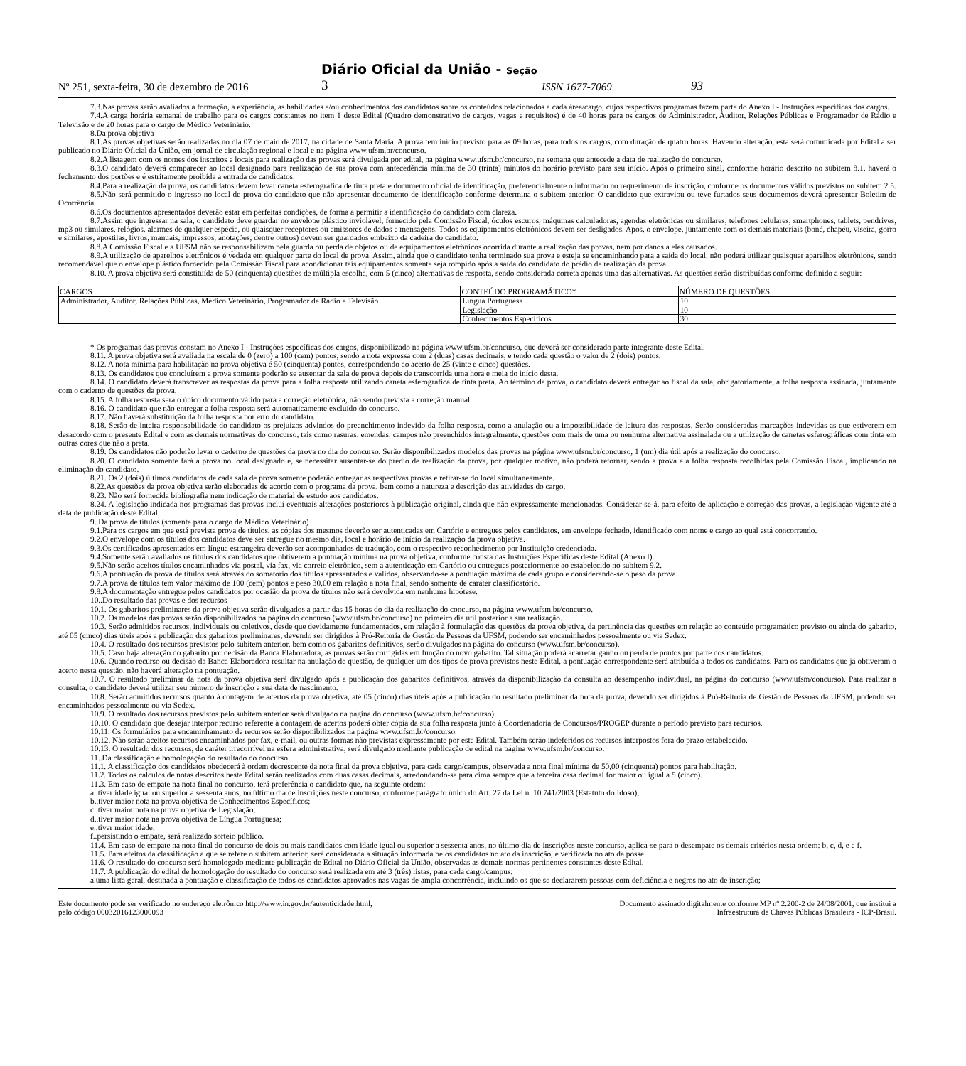Nº 251, sexta-feira, 30 de dezembro de 2016
Diário Oficial da União - Seção 3
ISSN 1677-7069
93
7.3.Nas provas serão avaliados a formação, a experiência, as habilidades e/ou conhecimentos dos candidatos sobre os conteúdos relacionados a cada área/cargo, cujos respectivos programas fazem parte do Anexo I - Instruções específicas dos cargos.
7.4.A carga horária semanal de trabalho para os cargos constantes no item 1 deste Edital (Quadro demonstrativo de cargos, vagas e requisitos) é de 40 horas para os cargos de Administrador, Auditor, Relações Públicas e Programador de Rádio e Televisão e de 20 horas para o cargo de Médico Veterinário.
8.Da prova objetiva
8.1.As provas objetivas serão realizadas no dia 07 de maio de 2017, na cidade de Santa Maria. A prova tem início previsto para as 09 horas, para todos os cargos, com duração de quatro horas. Havendo alteração, esta será comunicada por Edital a ser publicado no Diário Oficial da União, em jornal de circulação regional e local e na página www.ufsm.br/concurso.
8.2.A listagem com os nomes dos inscritos e locais para realização das provas será divulgada por edital, na página www.ufsm.br/concurso, na semana que antecede a data de realização do concurso.
8.3.O candidato deverá comparecer ao local designado para realização de sua prova com antecedência mínima de 30 (trinta) minutos do horário previsto para seu início. Após o primeiro sinal, conforme horário descrito no subitem 8.1, haverá o fechamento dos portões e é estritamente proibida a entrada de candidatos.
8.4.Para a realização da prova, os candidatos devem levar caneta esferográfica de tinta preta e documento oficial de identificação, preferencialmente o informado no requerimento de inscrição, conforme os documentos válidos previstos no subitem 2.5.
8.5.Não será permitido o ingresso no local de prova do candidato que não apresentar documento de identificação conforme determina o subitem anterior. O candidato que extraviou ou teve furtados seus documentos deverá apresentar Boletim de Ocorrência.
8.6.Os documentos apresentados deverão estar em perfeitas condições, de forma a permitir a identificação do candidato com clareza.
8.7.Assim que ingressar na sala, o candidato deve guardar no envelope plástico inviolável, fornecido pela Comissão Fiscal, óculos escuros, máquinas calculadoras, agendas eletrônicas ou similares, telefones celulares, smartphones, tablets, pendrives, mp3 ou similares, relógios, alarmes de qualquer espécie, ou quaisquer receptores ou emissores de dados e mensagens. Todos os equipamentos eletrônicos devem ser desligados. Após, o envelope, juntamente com os demais materiais (boné, chapéu, viseira, gorro e similares, apostilas, livros, manuais, impressos, anotações, dentre outros) devem ser guardados embaixo da cadeira do candidato.
8.8.A Comissão Fiscal e a UFSM não se responsabilizam pela guarda ou perda de objetos ou de equipamentos eletrônicos ocorrida durante a realização das provas, nem por danos a eles causados.
8.9.A utilização de aparelhos eletrônicos é vedada em qualquer parte do local de prova. Assim, ainda que o candidato tenha terminado sua prova e esteja se encaminhando para a saída do local, não poderá utilizar quaisquer aparelhos eletrônicos, sendo recomendável que o envelope plástico fornecido pela Comissão Fiscal para acondicionar tais equipamentos somente seja rompido após a saída do candidato do prédio de realização da prova.
8.10. A prova objetiva será constituída de 50 (cinquenta) questões de múltipla escolha, com 5 (cinco) alternativas de resposta, sendo considerada correta apenas uma das alternativas. As questões serão distribuídas conforme definido a seguir:
| CARGOS | CONTEÚDO PROGRAMÁTICO* | NÚMERO DE QUESTÕES |
| --- | --- | --- |
| Administrador, Auditor, Relações Públicas, Médico Veterinário, Programador de Rádio e Televisão | Língua Portuguesa | 10 |
| | Legislação | 10 |
| | Conhecimentos Específicos | 30 |
* Os programas das provas constam no Anexo I - Instruções específicas dos cargos, disponibilizado na página www.ufsm.br/concurso, que deverá ser considerado parte integrante deste Edital.
8.11. A prova objetiva será avaliada na escala de 0 (zero) a 100 (cem) pontos, sendo a nota expressa com 2 (duas) casas decimais, e tendo cada questão o valor de 2 (dois) pontos.
8.12. A nota mínima para habilitação na prova objetiva é 50 (cinquenta) pontos, correspondendo ao acerto de 25 (vinte e cinco) questões.
8.13. Os candidatos que concluírem a prova somente poderão se ausentar da sala de prova depois de transcorrida uma hora e meia do início desta.
8.14. O candidato deverá transcrever as respostas da prova para a folha resposta utilizando caneta esferográfica de tinta preta. Ao término da prova, o candidato deverá entregar ao fiscal da sala, obrigatoriamente, a folha resposta assinada, juntamente com o caderno de questões da prova.
8.15. A folha resposta será o único documento válido para a correção eletrônica, não sendo prevista a correção manual.
8.16. O candidato que não entregar a folha resposta será automaticamente excluído do concurso.
8.17. Não haverá substituição da folha resposta por erro do candidato.
8.18. Serão de inteira responsabilidade do candidato os prejuízos advindos do preenchimento indevido da folha resposta, como a anulação ou a impossibilidade de leitura das respostas. Serão consideradas marcações indevidas as que estiverem em desacordo com o presente Edital e com as demais normativas do concurso, tais como rasuras, emendas, campos não preenchidos integralmente, questões com mais de uma ou nenhuma alternativa assinalada ou a utilização de canetas esferográficas com tinta em outras cores que não a preta.
8.19. Os candidatos não poderão levar o caderno de questões da prova no dia do concurso. Serão disponibilizados modelos das provas na página www.ufsm.br/concurso, 1 (um) dia útil após a realização do concurso.
8.20. O candidato somente fará a prova no local designado e, se necessitar ausentar-se do prédio de realização da prova, por qualquer motivo, não poderá retornar, sendo a prova e a folha resposta recolhidas pela Comissão Fiscal, implicando na eliminação do candidato.
8.21. Os 2 (dois) últimos candidatos de cada sala de prova somente poderão entregar as respectivas provas e retirar-se do local simultaneamente.
8.22.As questões da prova objetiva serão elaboradas de acordo com o programa da prova, bem como a natureza e descrição das atividades do cargo.
8.23. Não será fornecida bibliografia nem indicação de material de estudo aos candidatos.
8.24. A legislação indicada nos programas das provas inclui eventuais alterações posteriores à publicação original, ainda que não expressamente mencionadas. Considerar-se-á, para efeito de aplicação e correção das provas, a legislação vigente até a data de publicação deste Edital.
9..Da prova de títulos (somente para o cargo de Médico Veterinário)
9.1.Para os cargos em que está prevista prova de títulos, as cópias dos mesmos deverão ser autenticadas em Cartório e entregues pelos candidatos, em envelope fechado, identificado com nome e cargo ao qual está concorrendo.
9.2.O envelope com os títulos dos candidatos deve ser entregue no mesmo dia, local e horário de início da realização da prova objetiva.
9.3.Os certificados apresentados em língua estrangeira deverão ser acompanhados de tradução, com o respectivo reconhecimento por Instituição credenciada.
9.4.Somente serão avaliados os títulos dos candidatos que obtiverem a pontuação mínima na prova objetiva, conforme consta das Instruções Específicas deste Edital (Anexo I).
9.5.Não serão aceitos títulos encaminhados via postal, via fax, via correio eletrônico, sem a autenticação em Cartório ou entregues posteriormente ao estabelecido no subitem 9.2.
9.6.A pontuação da prova de títulos será através do somatório dos títulos apresentados e válidos, observando-se a pontuação máxima de cada grupo e considerando-se o peso da prova.
9.7.A prova de títulos tem valor máximo de 100 (cem) pontos e peso 30,00 em relação a nota final, sendo somente de caráter classificatório.
9.8.A documentação entregue pelos candidatos por ocasião da prova de títulos não será devolvida em nenhuma hipótese.
10..Do resultado das provas e dos recursos
10.1. Os gabaritos preliminares da prova objetiva serão divulgados a partir das 15 horas do dia da realização do concurso, na página www.ufsm.br/concurso.
10.2. Os modelos das provas serão disponibilizados na página do concurso (www.ufsm.br/concurso) no primeiro dia útil posterior a sua realização.
10.3. Serão admitidos recursos, individuais ou coletivos, desde que devidamente fundamentados, em relação à formulação das questões da prova objetiva, da pertinência das questões em relação ao conteúdo programático previsto ou ainda do gabarito, até 05 (cinco) dias úteis após a publicação dos gabaritos preliminares, devendo ser dirigidos à Pró-Reitoria de Gestão de Pessoas da UFSM, podendo ser encaminhados pessoalmente ou via Sedex.
10.4. O resultado dos recursos previstos pelo subitem anterior, bem como os gabaritos definitivos, serão divulgados na página do concurso (www.ufsm.br/concurso).
10.5. Caso haja alteração do gabarito por decisão da Banca Elaboradora, as provas serão corrigidas em função do novo gabarito. Tal situação poderá acarretar ganho ou perda de pontos por parte dos candidatos.
10.6. Quando recurso ou decisão da Banca Elaboradora resultar na anulação de questão, de qualquer um dos tipos de prova previstos neste Edital, a pontuação correspondente será atribuída a todos os candidatos. Para os candidatos que já obtiveram o acerto nesta questão, não haverá alteração na pontuação.
10.7. O resultado preliminar da nota da prova objetiva será divulgado após a publicação dos gabaritos definitivos, através da disponibilização da consulta ao desempenho individual, na página do concurso (www.ufsm/concurso). Para realizar a consulta, o candidato deverá utilizar seu número de inscrição e sua data de nascimento.
10.8. Serão admitidos recursos quanto à contagem de acertos da prova objetiva, até 05 (cinco) dias úteis após a publicação do resultado preliminar da nota da prova, devendo ser dirigidos à Pró-Reitoria de Gestão de Pessoas da UFSM, podendo ser encaminhados pessoalmente ou via Sedex.
10.9. O resultado dos recursos previstos pelo subitem anterior será divulgado na página do concurso (www.ufsm.br/concurso).
10.10. O candidato que desejar interpor recurso referente à contagem de acertos poderá obter cópia da sua folha resposta junto à Coordenadoria de Concursos/PROGEP durante o período previsto para recursos.
10.11. Os formulários para encaminhamento de recursos serão disponibilizados na página www.ufsm.br/concurso.
10.12. Não serão aceitos recursos encaminhados por fax, e-mail, ou outras formas não previstas expressamente por este Edital. Também serão indeferidos os recursos interpostos fora do prazo estabelecido.
10.13. O resultado dos recursos, de caráter irrecorrível na esfera administrativa, será divulgado mediante publicação de edital na página www.ufsm.br/concurso.
11..Da classificação e homologação do resultado do concurso
11.1. A classificação dos candidatos obedecerá à ordem decrescente da nota final da prova objetiva, para cada cargo/campus, observada a nota final mínima de 50,00 (cinquenta) pontos para habilitação.
11.2. Todos os cálculos de notas descritos neste Edital serão realizados com duas casas decimais, arredondando-se para cima sempre que a terceira casa decimal for maior ou igual a 5 (cinco).
11.3. Em caso de empate na nota final no concurso, terá preferência o candidato que, na seguinte ordem:
a..tiver idade igual ou superior a sessenta anos, no último dia de inscrições neste concurso, conforme parágrafo único do Art. 27 da Lei n. 10.741/2003 (Estatuto do Idoso);
b..tiver maior nota na prova objetiva de Conhecimentos Específicos;
c..tiver maior nota na prova objetiva de Legislação;
d..tiver maior nota na prova objetiva de Língua Portuguesa;
e..tiver maior idade;
f..persistindo o empate, será realizado sorteio público.
11.4. Em caso de empate na nota final do concurso de dois ou mais candidatos com idade igual ou superior a sessenta anos, no último dia de inscrições neste concurso, aplica-se para o desempate os demais critérios nesta ordem: b, c, d, e e f.
11.5. Para efeitos da classificação a que se refere o subitem anterior, será considerada a situação informada pelos candidatos no ato da inscrição, e verificada no ato da posse.
11.6. O resultado do concurso será homologado mediante publicação de Edital no Diário Oficial da União, observadas as demais normas pertinentes constantes deste Edital.
11.7. A publicação do edital de homologação do resultado do concurso será realizada em até 3 (três) listas, para cada cargo/campus:
a.uma lista geral, destinada à pontuação e classificação de todos os candidatos aprovados nas vagas de ampla concorrência, incluindo os que se declararem pessoas com deficiência e negros no ato de inscrição;
Este documento pode ser verificado no endereço eletrônico http://www.in.gov.br/autenticidade.html,
pelo código 00032016123000093
Documento assinado digitalmente conforme MP nº 2.200-2 de 24/08/2001, que institui a
Infraestrutura de Chaves Públicas Brasileira - ICP-Brasil.